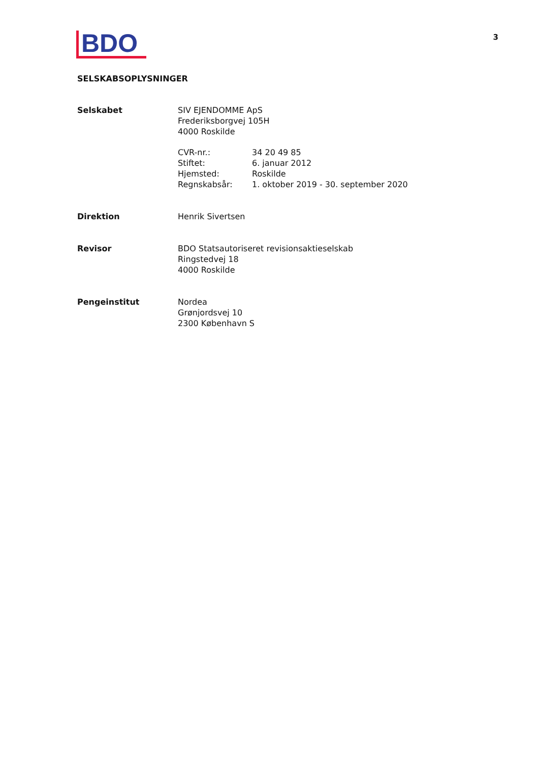BDO
3
SELSKABSOPLYSNINGER
| Selskabet | SIV EJENDOMME ApS Frederiksborgvej 105H 4000 Roskilde / CVR-nr.: / 34 20 49 85 / / Stiftet: / 6. januar 2012 / / Hjemsted: / Roskilde / / Regnskabsår: / 1. oktober 2019 - 30. september 2020 / |
| Direktion | Henrik Sivertsen |
| Revisor | BDO Statsautoriseret revisionsaktieselskab Ringstedvej 18 4000 Roskilde |
| Pengeinstitut | Nordea Grønjordsvej 10 2300 København S |